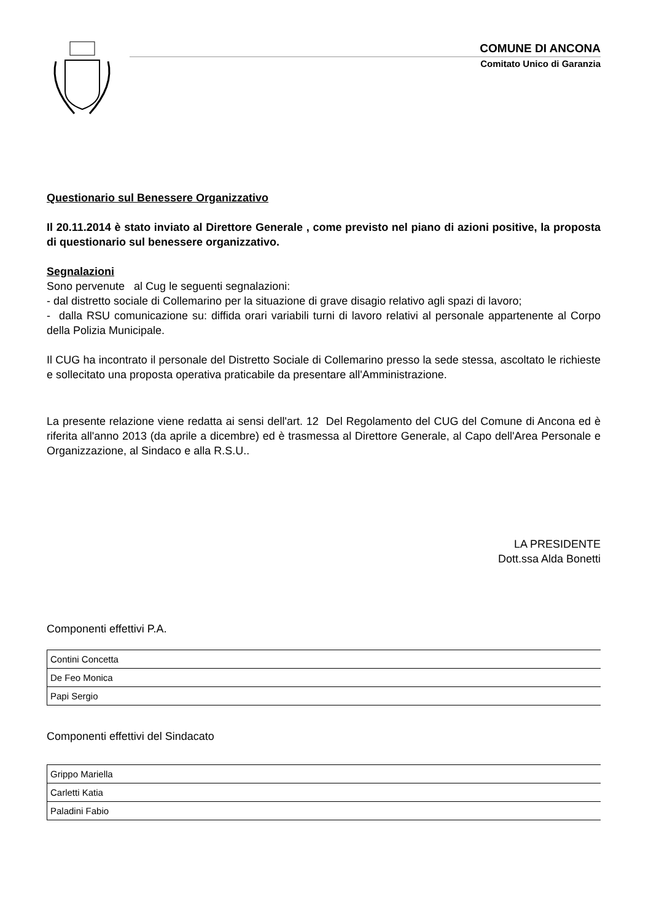COMUNE DI ANCONA
Comitato Unico di Garanzia
Questionario sul Benessere Organizzativo
Il 20.11.2014 è stato inviato al Direttore Generale , come previsto nel piano di azioni positive, la proposta di questionario sul benessere organizzativo.
Segnalazioni
Sono pervenute al Cug le seguenti segnalazioni:
- dal distretto sociale di Collemarino per la situazione di grave disagio relativo agli spazi di lavoro;
- dalla RSU comunicazione su: diffida orari variabili turni di lavoro relativi al personale appartenente al Corpo della Polizia Municipale.
Il CUG ha incontrato il personale del Distretto Sociale di Collemarino presso la sede stessa, ascoltato le richieste e sollecitato una proposta operativa praticabile da presentare all'Amministrazione.
La presente relazione viene redatta ai sensi dell'art. 12 Del Regolamento del CUG del Comune di Ancona ed è riferita all'anno 2013 (da aprile a dicembre) ed è trasmessa al Direttore Generale, al Capo dell'Area Personale e Organizzazione, al Sindaco e alla R.S.U..
LA PRESIDENTE
Dott.ssa Alda Bonetti
Componenti effettivi P.A.
| Contini Concetta |
| De Feo Monica |
| Papi Sergio |
Componenti effettivi del Sindacato
| Grippo Mariella |
| Carletti Katia |
| Paladini Fabio |